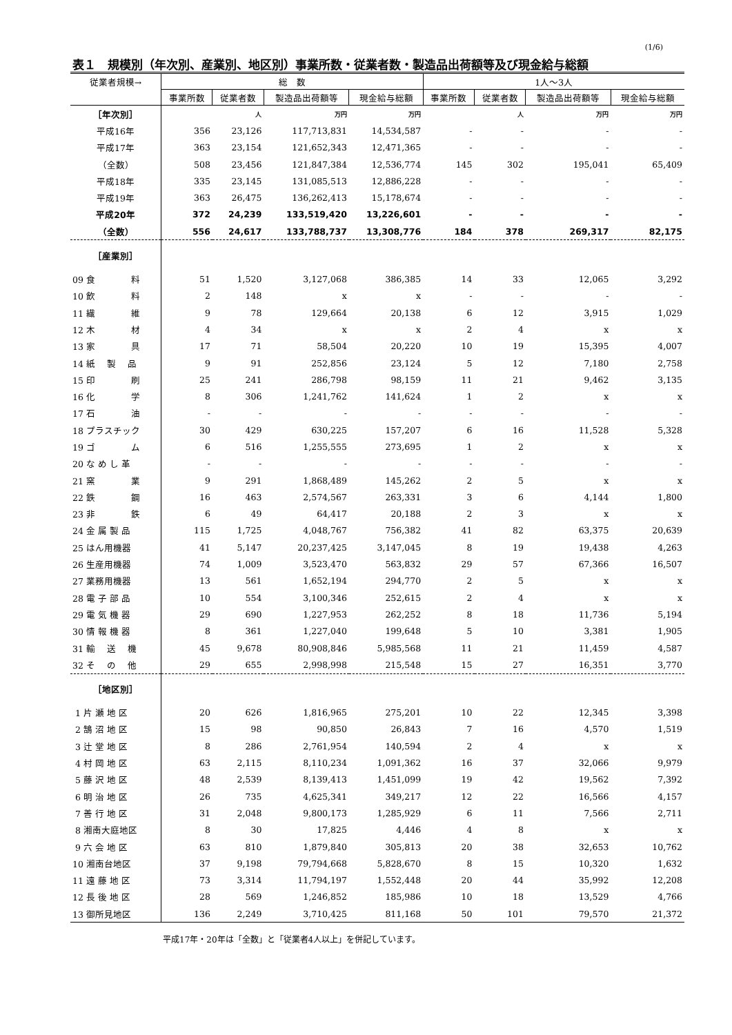(1/6)
表１　規模別（年次別、産業別、地区別）事業所数・従業者数・製造品出荷額等及び現金給与総額
| 従業者規模→ | 総 数 | | | | 1人～3人 | | | |
| --- | --- | --- | --- | --- | --- | --- | --- | --- |
| | 事業所数 | 従業者数 | 製造品出荷額等 | 現金給与総額 | 事業所数 | 従業者数 | 製造品出荷額等 | 現金給与総額 |
| ［年次別］ | | 人 | 万円 | 万円 | | 人 | 万円 | 万円 |
| 平成16年 | 356 | 23,126 | 117,713,831 | 14,534,587 | - | - | - | - |
| 平成17年 | 363 | 23,154 | 121,652,343 | 12,471,365 | - | - | - | - |
| （全数） | 508 | 23,456 | 121,847,384 | 12,536,774 | 145 | 302 | 195,041 | 65,409 |
| 平成18年 | 335 | 23,145 | 131,085,513 | 12,886,228 | - | - | - | - |
| 平成19年 | 363 | 26,475 | 136,262,413 | 15,178,674 | - | - | - | - |
| 平成20年 | 372 | 24,239 | 133,519,420 | 13,226,601 | - | - | - | - |
| （全数） | 556 | 24,617 | 133,788,737 | 13,308,776 | 184 | 378 | 269,317 | 82,175 |
| ［産業別］ | | | | | | | | |
| 09 食 料 | 51 | 1,520 | 3,127,068 | 386,385 | 14 | 33 | 12,065 | 3,292 |
| 10 飲 料 | 2 | 148 | x | x | - | - | - | - |
| 11 繊 維 | 9 | 78 | 129,664 | 20,138 | 6 | 12 | 3,915 | 1,029 |
| 12 木 材 | 4 | 34 | x | x | 2 | 4 | x | x |
| 13 家 具 | 17 | 71 | 58,504 | 20,220 | 10 | 19 | 15,395 | 4,007 |
| 14 紙 製 品 | 9 | 91 | 252,856 | 23,124 | 5 | 12 | 7,180 | 2,758 |
| 15 印 刷 | 25 | 241 | 286,798 | 98,159 | 11 | 21 | 9,462 | 3,135 |
| 16 化 学 | 8 | 306 | 1,241,762 | 141,624 | 1 | 2 | x | x |
| 17 石 油 | - | - | - | - | - | - | - | - |
| 18 プラスチック | 30 | 429 | 630,225 | 157,207 | 6 | 16 | 11,528 | 5,328 |
| 19 ゴ ム | 6 | 516 | 1,255,555 | 273,695 | 1 | 2 | x | x |
| 20 な め し 革 | - | - | - | - | - | - | - | - |
| 21 窯 業 | 9 | 291 | 1,868,489 | 145,262 | 2 | 5 | x | x |
| 22 鉄 鋼 | 16 | 463 | 2,574,567 | 263,331 | 3 | 6 | 4,144 | 1,800 |
| 23 非 鉄 | 6 | 49 | 64,417 | 20,188 | 2 | 3 | x | x |
| 24 金 属 製 品 | 115 | 1,725 | 4,048,767 | 756,382 | 41 | 82 | 63,375 | 20,639 |
| 25 はん用機器 | 41 | 5,147 | 20,237,425 | 3,147,045 | 8 | 19 | 19,438 | 4,263 |
| 26 生産用機器 | 74 | 1,009 | 3,523,470 | 563,832 | 29 | 57 | 67,366 | 16,507 |
| 27 業務用機器 | 13 | 561 | 1,652,194 | 294,770 | 2 | 5 | x | x |
| 28 電 子 部 品 | 10 | 554 | 3,100,346 | 252,615 | 2 | 4 | x | x |
| 29 電 気 機 器 | 29 | 690 | 1,227,953 | 262,252 | 8 | 18 | 11,736 | 5,194 |
| 30 情 報 機 器 | 8 | 361 | 1,227,040 | 199,648 | 5 | 10 | 3,381 | 1,905 |
| 31 輸 送 機 | 45 | 9,678 | 80,908,846 | 5,985,568 | 11 | 21 | 11,459 | 4,587 |
| 32 そ の 他 | 29 | 655 | 2,998,998 | 215,548 | 15 | 27 | 16,351 | 3,770 |
| ［地区別］ | | | | | | | | |
| 1 片 瀬 地 区 | 20 | 626 | 1,816,965 | 275,201 | 10 | 22 | 12,345 | 3,398 |
| 2 鵠 沼 地 区 | 15 | 98 | 90,850 | 26,843 | 7 | 16 | 4,570 | 1,519 |
| 3 辻 堂 地 区 | 8 | 286 | 2,761,954 | 140,594 | 2 | 4 | x | x |
| 4 村 岡 地 区 | 63 | 2,115 | 8,110,234 | 1,091,362 | 16 | 37 | 32,066 | 9,979 |
| 5 藤 沢 地 区 | 48 | 2,539 | 8,139,413 | 1,451,099 | 19 | 42 | 19,562 | 7,392 |
| 6 明 治 地 区 | 26 | 735 | 4,625,341 | 349,217 | 12 | 22 | 16,566 | 4,157 |
| 7 善 行 地 区 | 31 | 2,048 | 9,800,173 | 1,285,929 | 6 | 11 | 7,566 | 2,711 |
| 8 湘南大庭地区 | 8 | 30 | 17,825 | 4,446 | 4 | 8 | x | x |
| 9 六 会 地 区 | 63 | 810 | 1,879,840 | 305,813 | 20 | 38 | 32,653 | 10,762 |
| 10 湘南台地区 | 37 | 9,198 | 79,794,668 | 5,828,670 | 8 | 15 | 10,320 | 1,632 |
| 11 遠 藤 地 区 | 73 | 3,314 | 11,794,197 | 1,552,448 | 20 | 44 | 35,992 | 12,208 |
| 12 長 後 地 区 | 28 | 569 | 1,246,852 | 185,986 | 10 | 18 | 13,529 | 4,766 |
| 13 御所見地区 | 136 | 2,249 | 3,710,425 | 811,168 | 50 | 101 | 79,570 | 21,372 |
平成17年・20年は「全数」と「従業者4人以上」を併記しています。